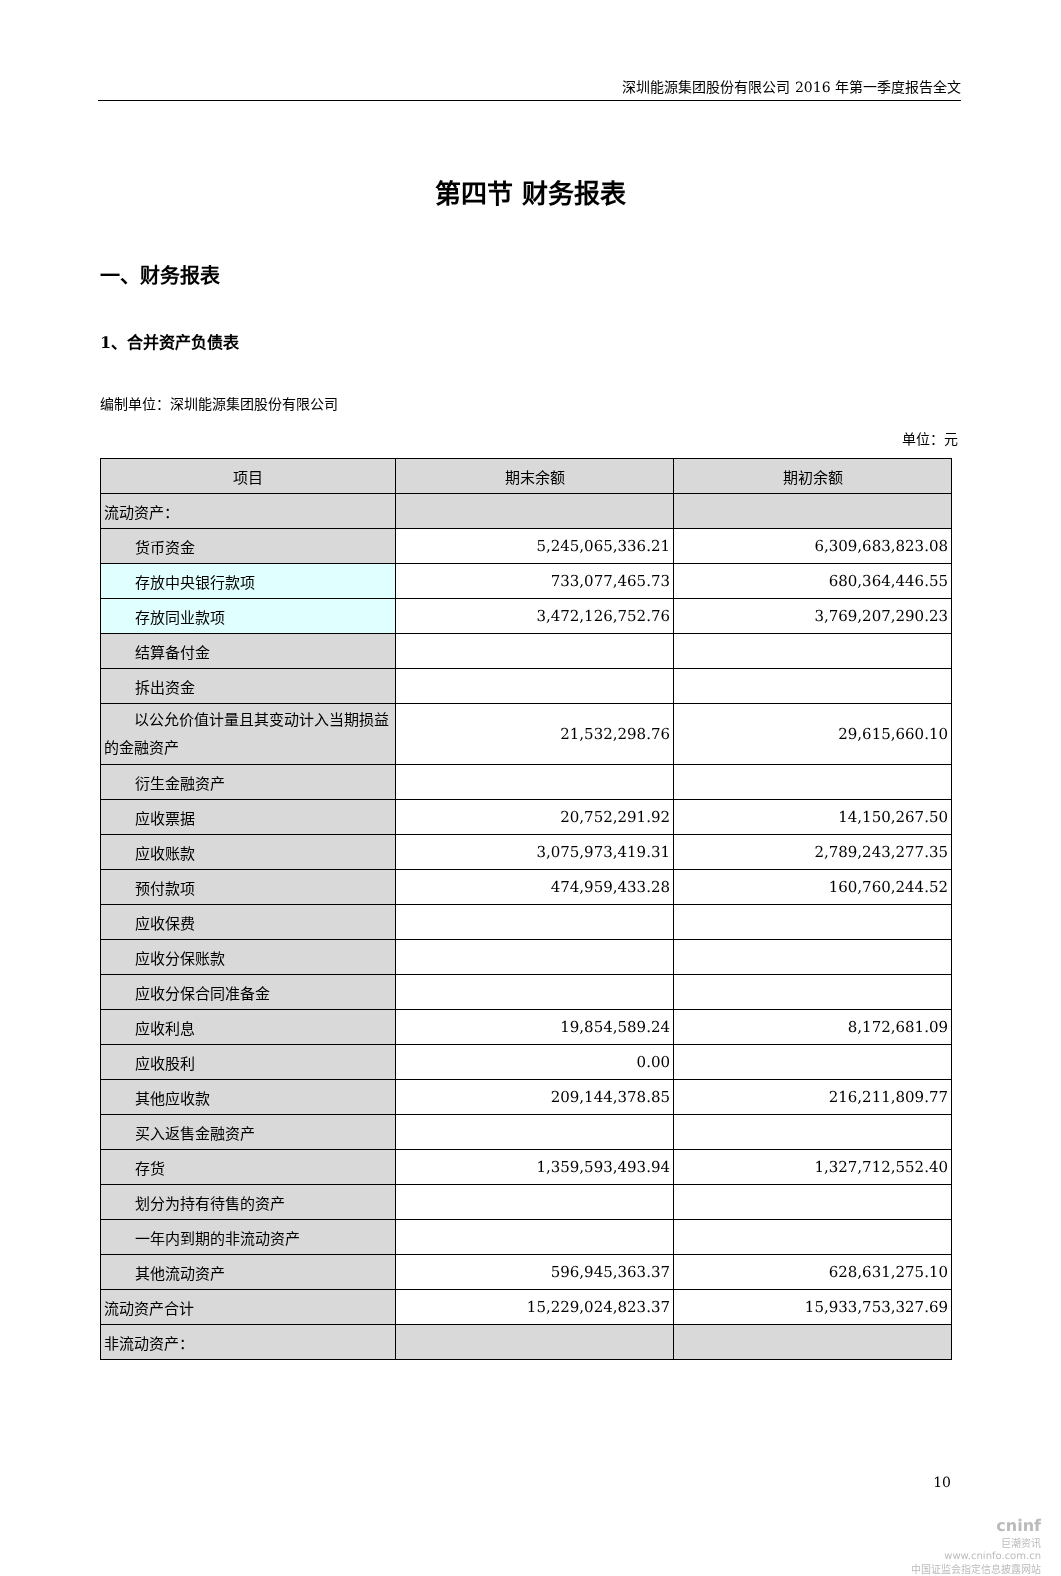深圳能源集团股份有限公司 2016 年第一季度报告全文
第四节 财务报表
一、财务报表
1、合并资产负债表
编制单位：深圳能源集团股份有限公司
单位：元
| 项目 | 期末余额 | 期初余额 |
| --- | --- | --- |
| 流动资产： | | |
| 货币资金 | 5,245,065,336.21 | 6,309,683,823.08 |
| 存放中央银行款项 | 733,077,465.73 | 680,364,446.55 |
| 存放同业款项 | 3,472,126,752.76 | 3,769,207,290.23 |
| 结算备付金 | | |
| 拆出资金 | | |
| 以公允价值计量且其变动计入当期损益的金融资产 | 21,532,298.76 | 29,615,660.10 |
| 衍生金融资产 | | |
| 应收票据 | 20,752,291.92 | 14,150,267.50 |
| 应收账款 | 3,075,973,419.31 | 2,789,243,277.35 |
| 预付款项 | 474,959,433.28 | 160,760,244.52 |
| 应收保费 | | |
| 应收分保账款 | | |
| 应收分保合同准备金 | | |
| 应收利息 | 19,854,589.24 | 8,172,681.09 |
| 应收股利 | 0.00 | |
| 其他应收款 | 209,144,378.85 | 216,211,809.77 |
| 买入返售金融资产 | | |
| 存货 | 1,359,593,493.94 | 1,327,712,552.40 |
| 划分为持有待售的资产 | | |
| 一年内到期的非流动资产 | | |
| 其他流动资产 | 596,945,363.37 | 628,631,275.10 |
| 流动资产合计 | 15,229,024,823.37 | 15,933,753,327.69 |
| 非流动资产： | | |
10
cninf
巨潮资讯
www.cninfo.com.cn
中国证监会指定信息披露网站